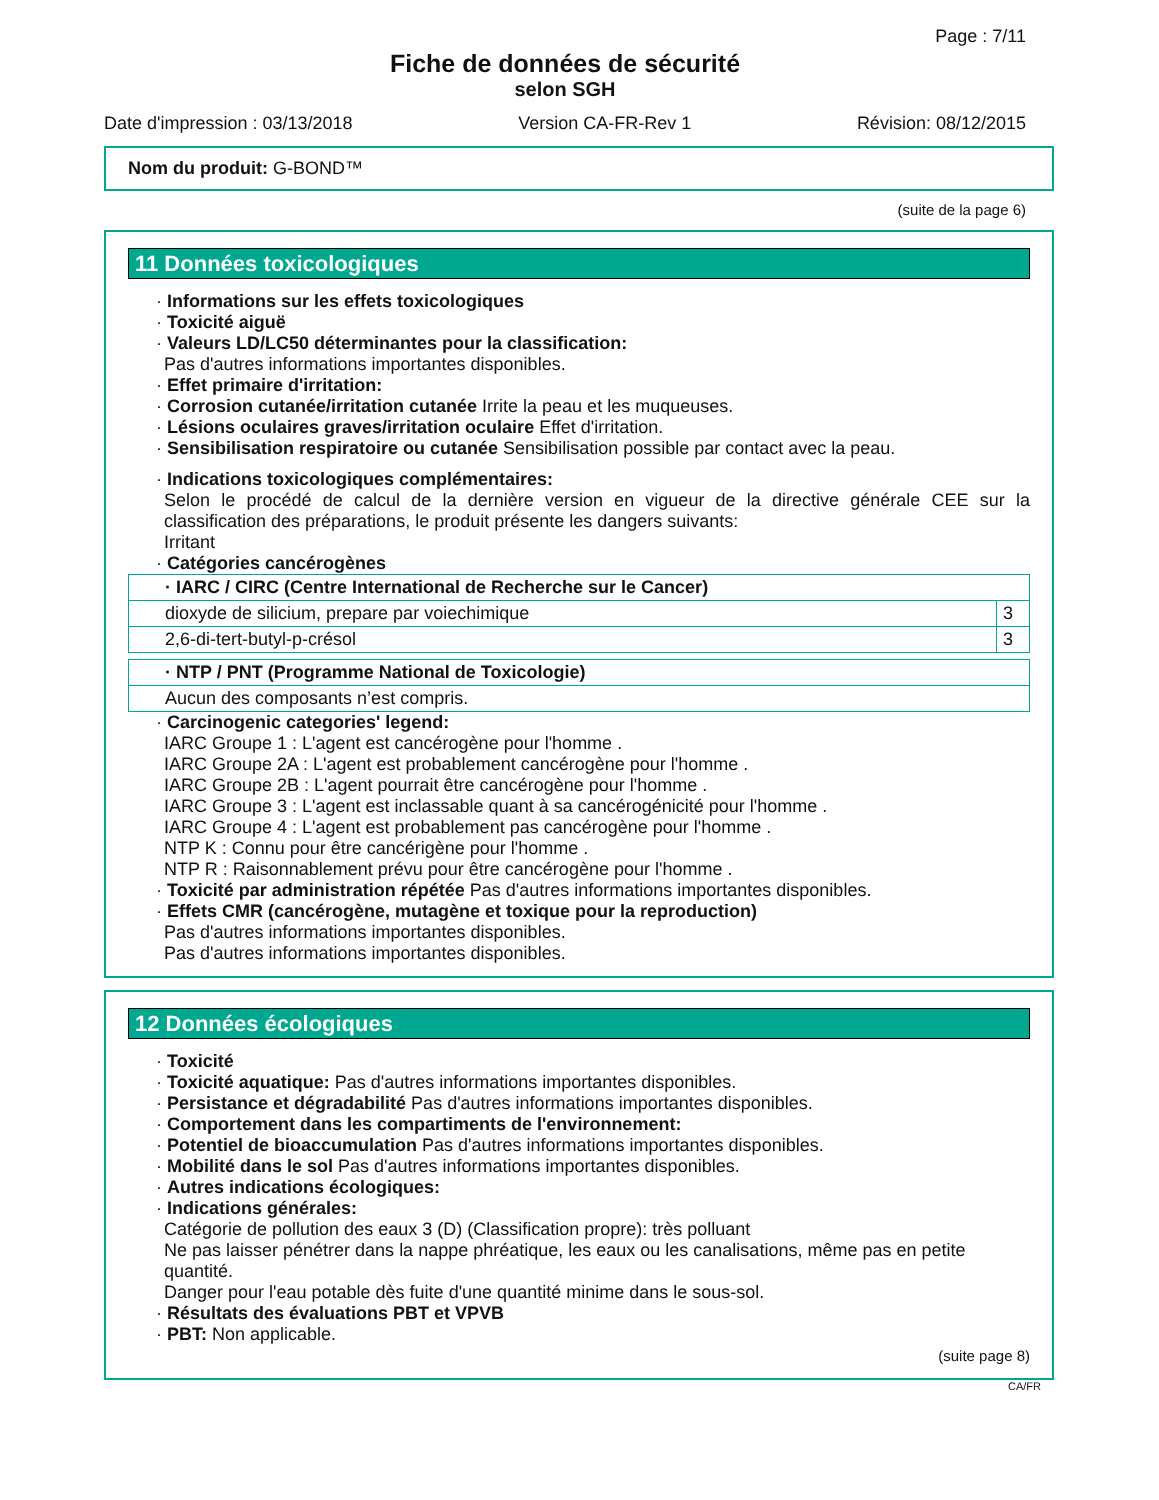Page : 7/11
Fiche de données de sécurité
selon SGH
Date d'impression : 03/13/2018 Version CA-FR-Rev 1 Révision: 08/12/2015
Nom du produit: G-BOND™
(suite de la page 6)
11 Données toxicologiques
· Informations sur les effets toxicologiques
· Toxicité aiguë
· Valeurs LD/LC50 déterminantes pour la classification:
Pas d'autres informations importantes disponibles.
· Effet primaire d'irritation:
· Corrosion cutanée/irritation cutanée Irrite la peau et les muqueuses.
· Lésions oculaires graves/irritation oculaire Effet d'irritation.
· Sensibilisation respiratoire ou cutanée Sensibilisation possible par contact avec la peau.
· Indications toxicologiques complémentaires:
Selon le procédé de calcul de la dernière version en vigueur de la directive générale CEE sur la classification des préparations, le produit présente les dangers suivants:
Irritant
· Catégories cancérogènes
| · IARC / CIRC (Centre International de Recherche sur le Cancer) | |
| dioxyde de silicium, prepare par voiechimique | 3 |
| 2,6-di-tert-butyl-p-crésol | 3 |
| · NTP / PNT (Programme National de Toxicologie) |
| Aucun des composants n’est compris. |
· Carcinogenic categories' legend:
IARC Groupe 1 : L'agent est cancérogène pour l'homme .
IARC Groupe 2A : L'agent est probablement cancérogène pour l'homme .
IARC Groupe 2B : L'agent pourrait être cancérogène pour l'homme .
IARC Groupe 3 : L'agent est inclassable quant à sa cancérogénicité pour l'homme .
IARC Groupe 4 : L'agent est probablement pas cancérogène pour l'homme .
NTP K : Connu pour être cancérigène pour l'homme .
NTP R : Raisonnablement prévu pour être cancérogène pour l'homme .
· Toxicité par administration répétée Pas d'autres informations importantes disponibles.
· Effets CMR (cancérogène, mutagène et toxique pour la reproduction)
Pas d'autres informations importantes disponibles.
Pas d'autres informations importantes disponibles.
12 Données écologiques
· Toxicité
· Toxicité aquatique: Pas d'autres informations importantes disponibles.
· Persistance et dégradabilité Pas d'autres informations importantes disponibles.
· Comportement dans les compartiments de l'environnement:
· Potentiel de bioaccumulation Pas d'autres informations importantes disponibles.
· Mobilité dans le sol Pas d'autres informations importantes disponibles.
· Autres indications écologiques:
· Indications générales:
Catégorie de pollution des eaux 3 (D) (Classification propre): très polluant
Ne pas laisser pénétrer dans la nappe phréatique, les eaux ou les canalisations, même pas en petite quantité.
Danger pour l'eau potable dès fuite d'une quantité minime dans le sous-sol.
· Résultats des évaluations PBT et VPVB
· PBT: Non applicable.
(suite page 8)
CA/FR